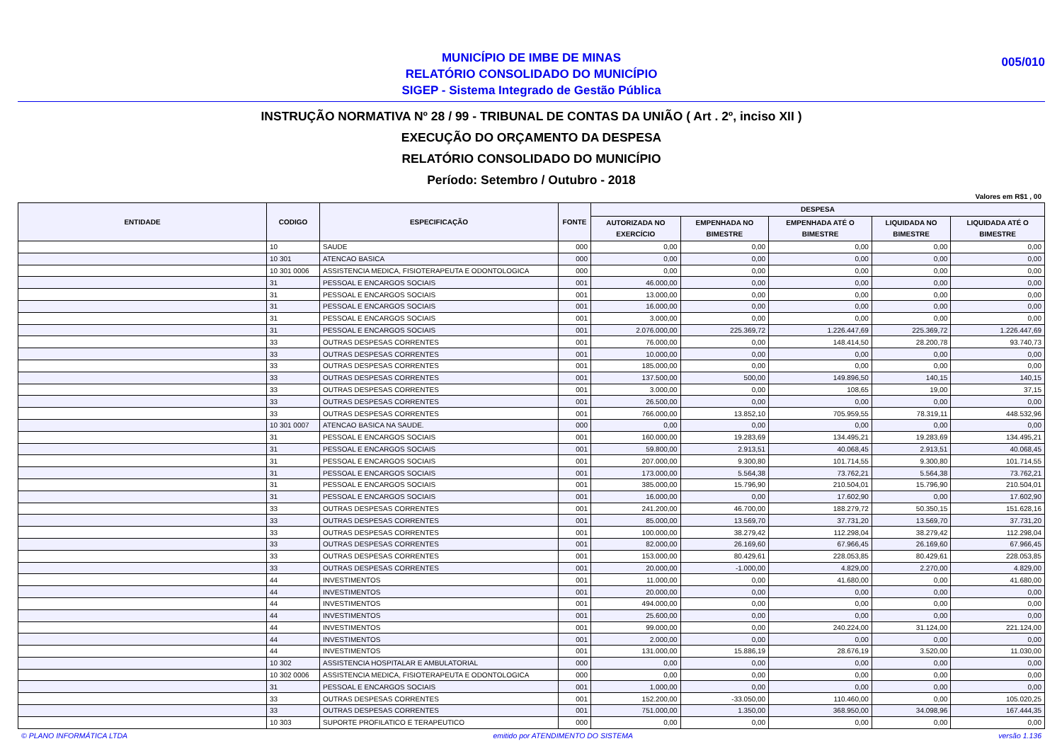MUNICÍPIO DE IMBE DE MINAS
RELATÓRIO CONSOLIDADO DO MUNICÍPIO
SIGEP - Sistema Integrado de Gestão Pública
005/010
INSTRUÇÃO NORMATIVA Nº 28 / 99 - TRIBUNAL DE CONTAS DA UNIÃO ( Art . 2º, inciso XII )
EXECUÇÃO DO ORÇAMENTO DA DESPESA
RELATÓRIO CONSOLIDADO DO MUNICÍPIO
Período: Setembro / Outubro - 2018
Valores em R$1 , 00
| ENTIDADE | CODIGO | ESPECIFICAÇÃO | FONTE | DESPESA | | | | |
| --- | --- | --- | --- | --- | --- | --- | --- | --- |
| | | | | AUTORIZADA NO EXERCÍCIO | EMPENHADA NO BIMESTRE | EMPENHADA ATÉ O BIMESTRE | LIQUIDADA NO BIMESTRE | LIQUIDADA ATÉ O BIMESTRE |
| | 10 | SAUDE | 000 | 0,00 | 0,00 | 0,00 | 0,00 | 0,00 |
| | 10 301 | ATENCAO BASICA | 000 | 0,00 | 0,00 | 0,00 | 0,00 | 0,00 |
| | 10 301 0006 | ASSISTENCIA MEDICA, FISIOTERAPEUTA E ODONTOLOGICA | 000 | 0,00 | 0,00 | 0,00 | 0,00 | 0,00 |
| | 31 | PESSOAL E ENCARGOS SOCIAIS | 001 | 46.000,00 | 0,00 | 0,00 | 0,00 | 0,00 |
| | 31 | PESSOAL E ENCARGOS SOCIAIS | 001 | 13.000,00 | 0,00 | 0,00 | 0,00 | 0,00 |
| | 31 | PESSOAL E ENCARGOS SOCIAIS | 001 | 16.000,00 | 0,00 | 0,00 | 0,00 | 0,00 |
| | 31 | PESSOAL E ENCARGOS SOCIAIS | 001 | 3.000,00 | 0,00 | 0,00 | 0,00 | 0,00 |
| | 31 | PESSOAL E ENCARGOS SOCIAIS | 001 | 2.076.000,00 | 225.369,72 | 1.226.447,69 | 225.369,72 | 1.226.447,69 |
| | 33 | OUTRAS DESPESAS CORRENTES | 001 | 76.000,00 | 0,00 | 148.414,50 | 28.200,78 | 93.740,73 |
| | 33 | OUTRAS DESPESAS CORRENTES | 001 | 10.000,00 | 0,00 | 0,00 | 0,00 | 0,00 |
| | 33 | OUTRAS DESPESAS CORRENTES | 001 | 185.000,00 | 0,00 | 0,00 | 0,00 | 0,00 |
| | 33 | OUTRAS DESPESAS CORRENTES | 001 | 137.500,00 | 500,00 | 149.896,50 | 140,15 | 140,15 |
| | 33 | OUTRAS DESPESAS CORRENTES | 001 | 3.000,00 | 0,00 | 108,65 | 19,00 | 37,15 |
| | 33 | OUTRAS DESPESAS CORRENTES | 001 | 26.500,00 | 0,00 | 0,00 | 0,00 | 0,00 |
| | 33 | OUTRAS DESPESAS CORRENTES | 001 | 766.000,00 | 13.852,10 | 705.959,55 | 78.319,11 | 448.532,96 |
| | 10 301 0007 | ATENCAO BASICA NA SAUDE. | 000 | 0,00 | 0,00 | 0,00 | 0,00 | 0,00 |
| | 31 | PESSOAL E ENCARGOS SOCIAIS | 001 | 160.000,00 | 19.283,69 | 134.495,21 | 19.283,69 | 134.495,21 |
| | 31 | PESSOAL E ENCARGOS SOCIAIS | 001 | 59.800,00 | 2.913,51 | 40.068,45 | 2.913,51 | 40.068,45 |
| | 31 | PESSOAL E ENCARGOS SOCIAIS | 001 | 207.000,00 | 9.300,80 | 101.714,55 | 9.300,80 | 101.714,55 |
| | 31 | PESSOAL E ENCARGOS SOCIAIS | 001 | 173.000,00 | 5.564,38 | 73.762,21 | 5.564,38 | 73.762,21 |
| | 31 | PESSOAL E ENCARGOS SOCIAIS | 001 | 385.000,00 | 15.796,90 | 210.504,01 | 15.796,90 | 210.504,01 |
| | 31 | PESSOAL E ENCARGOS SOCIAIS | 001 | 16.000,00 | 0,00 | 17.602,90 | 0,00 | 17.602,90 |
| | 33 | OUTRAS DESPESAS CORRENTES | 001 | 241.200,00 | 46.700,00 | 188.279,72 | 50.350,15 | 151.628,16 |
| | 33 | OUTRAS DESPESAS CORRENTES | 001 | 85.000,00 | 13.569,70 | 37.731,20 | 13.569,70 | 37.731,20 |
| | 33 | OUTRAS DESPESAS CORRENTES | 001 | 100.000,00 | 38.279,42 | 112.298,04 | 38.279,42 | 112.298,04 |
| | 33 | OUTRAS DESPESAS CORRENTES | 001 | 82.000,00 | 26.169,60 | 67.966,45 | 26.169,60 | 67.966,45 |
| | 33 | OUTRAS DESPESAS CORRENTES | 001 | 153.000,00 | 80.429,61 | 228.053,85 | 80.429,61 | 228.053,85 |
| | 33 | OUTRAS DESPESAS CORRENTES | 001 | 20.000,00 | -1.000,00 | 4.829,00 | 2.270,00 | 4.829,00 |
| | 44 | INVESTIMENTOS | 001 | 11.000,00 | 0,00 | 41.680,00 | 0,00 | 41.680,00 |
| | 44 | INVESTIMENTOS | 001 | 20.000,00 | 0,00 | 0,00 | 0,00 | 0,00 |
| | 44 | INVESTIMENTOS | 001 | 494.000,00 | 0,00 | 0,00 | 0,00 | 0,00 |
| | 44 | INVESTIMENTOS | 001 | 25.600,00 | 0,00 | 0,00 | 0,00 | 0,00 |
| | 44 | INVESTIMENTOS | 001 | 99.000,00 | 0,00 | 240.224,00 | 31.124,00 | 221.124,00 |
| | 44 | INVESTIMENTOS | 001 | 2.000,00 | 0,00 | 0,00 | 0,00 | 0,00 |
| | 44 | INVESTIMENTOS | 001 | 131.000,00 | 15.886,19 | 28.676,19 | 3.520,00 | 11.030,00 |
| | 10 302 | ASSISTENCIA HOSPITALAR E AMBULATORIAL | 000 | 0,00 | 0,00 | 0,00 | 0,00 | 0,00 |
| | 10 302 0006 | ASSISTENCIA MEDICA, FISIOTERAPEUTA E ODONTOLOGICA | 000 | 0,00 | 0,00 | 0,00 | 0,00 | 0,00 |
| | 31 | PESSOAL E ENCARGOS SOCIAIS | 001 | 1.000,00 | 0,00 | 0,00 | 0,00 | 0,00 |
| | 33 | OUTRAS DESPESAS CORRENTES | 001 | 152.200,00 | -33.050,00 | 110.460,00 | 0,00 | 105.020,25 |
| | 33 | OUTRAS DESPESAS CORRENTES | 001 | 751.000,00 | 1.350,00 | 368.950,00 | 34.098,96 | 167.444,35 |
| | 10 303 | SUPORTE PROFILATICO E TERAPEUTICO | 000 | 0,00 | 0,00 | 0,00 | 0,00 | 0,00 |
© PLANO INFORMÁTICA LTDA emitido por ATENDIMENTO DO SISTEMA versão 1.136